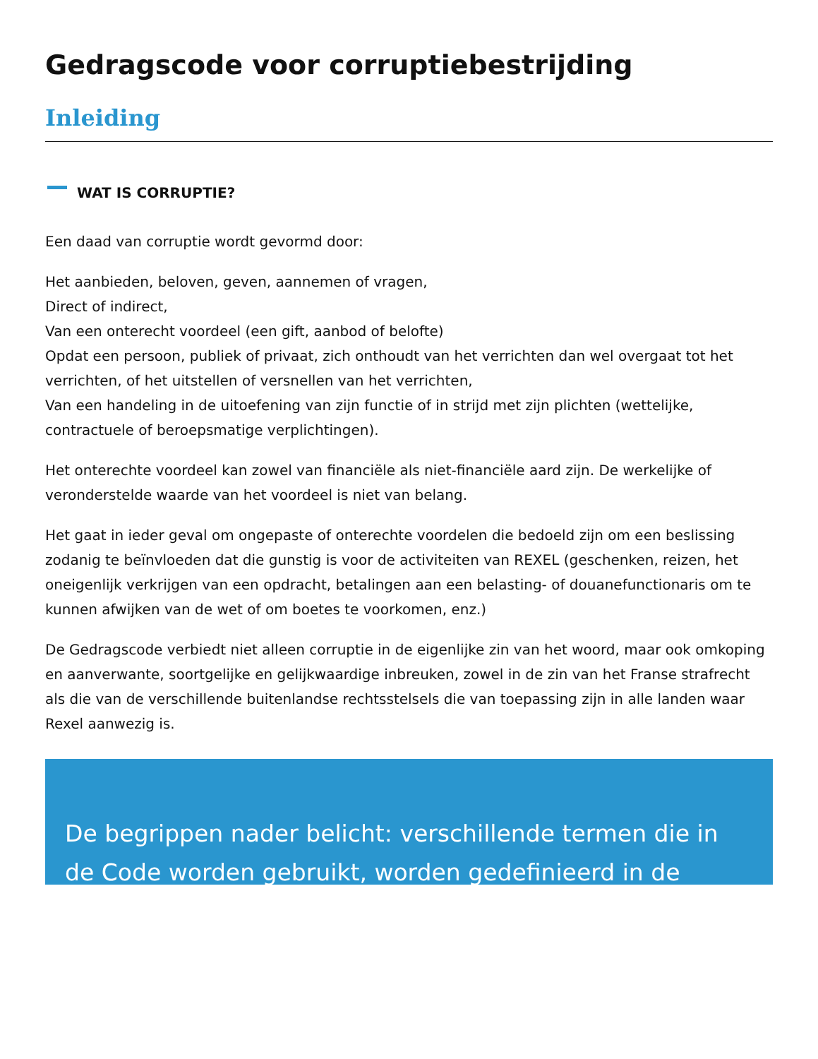Gedragscode voor corruptiebestrijding
Inleiding
WAT IS CORRUPTIE?
Een daad van corruptie wordt gevormd door:
Het aanbieden, beloven, geven, aannemen of vragen,
Direct of indirect,
Van een onterecht voordeel (een gift, aanbod of belofte)
Opdat een persoon, publiek of privaat, zich onthoudt van het verrichten dan wel overgaat tot het verrichten, of het uitstellen of versnellen van het verrichten,
Van een handeling in de uitoefening van zijn functie of in strijd met zijn plichten (wettelijke, contractuele of beroepsmatige verplichtingen).
Het onterechte voordeel kan zowel van financiële als niet-financiële aard zijn. De werkelijke of veronderstelde waarde van het voordeel is niet van belang.
Het gaat in ieder geval om ongepaste of onterechte voordelen die bedoeld zijn om een beslissing zodanig te beïnvloeden dat die gunstig is voor de activiteiten van REXEL (geschenken, reizen, het oneigenlijk verkrijgen van een opdracht, betalingen aan een belasting- of douanefunctionaris om te kunnen afwijken van de wet of om boetes te voorkomen, enz.)
De Gedragscode verbiedt niet alleen corruptie in de eigenlijke zin van het woord, maar ook omkoping en aanverwante, soortgelijke en gelijkwaardige inbreuken, zowel in de zin van het Franse strafrecht als die van de verschillende buitenlandse rechtsstelsels die van toepassing zijn in alle landen waar Rexel aanwezig is.
De begrippen nader belicht: verschillende termen die in de Code worden gebruikt, worden gedefinieerd in de